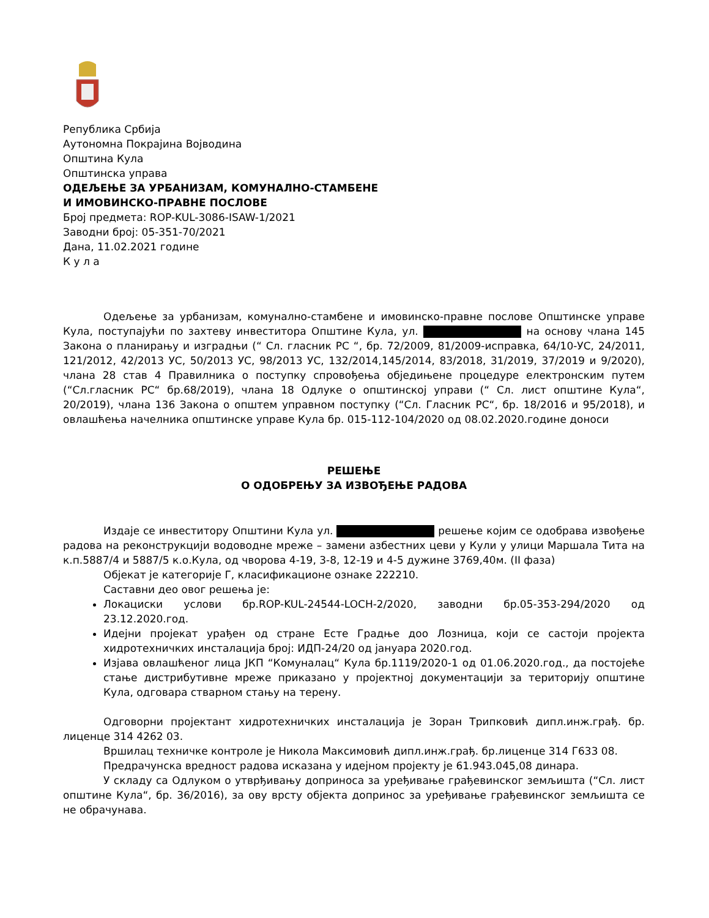Република Србија
Аутономна Покрајина Војводина
Општина Кула
Општинска управа
ОДЕЉЕЊЕ ЗА УРБАНИЗАМ, КОМУНАЛНО-СТАМБЕНЕ
И ИМОВИНСКО-ПРАВНЕ ПОСЛОВЕ
Број предмета: ROP-KUL-3086-ISAW-1/2021
Заводни број: 05-351-70/2021
Дана, 11.02.2021 године
К у л а
Одељење за урбанизам, комунално-стамбене и имовинско-правне послове Општинске управе Кула, поступајући по захтеву инвеститора Општине Кула, ул. на основу члана 145 Закона о планирању и изградњи (“ Сл. гласник РС “, бр. 72/2009, 81/2009-исправка, 64/10-УС, 24/2011, 121/2012, 42/2013 УС, 50/2013 УС, 98/2013 УС, 132/2014,145/2014, 83/2018, 31/2019, 37/2019 и 9/2020), члана 28 став 4 Правилника о поступку спровођења обједињене процедуре електронским путем (“Сл.гласник РС“ бр.68/2019), члана 18 Одлуке о општинској управи (“ Сл. лист општине Кула“, 20/2019), члана 136 Закона о општем управном поступку (“Сл. Гласник РС“, бр. 18/2016 и 95/2018), и овлашћења начелника општинске управе Кула бр. 015-112-104/2020 од 08.02.2020.године доноси
РЕШЕЊЕ
О ОДОБРЕЊУ ЗА ИЗВОЂЕЊЕ РАДОВА
Издаје се инвеститору Општини Кула ул. решење којим се одобрава извођење радова на реконструкцији водоводне мреже – замени азбестних цеви у Кули у улици Маршала Тита на к.п.5887/4 и 5887/5 к.о.Кула, од чворова 4-19, 3-8, 12-19 и 4-5 дужине 3769,40м. (II фаза)
Објекат је категорије Г, класификационе ознаке 222210.
Саставни део овог решења је:
Локациски услови бр.ROP-KUL-24544-LOCH-2/2020, заводни бр.05-353-294/2020 од 23.12.2020.год.
Идејни пројекат урађен од стране Есте Градње доо Лозница, који се састоји пројекта хидротехничких инсталација број: ИДП-24/20 од јануара 2020.год.
Изјава овлашћеног лица ЈКП “Комуналац“ Кула бр.1119/2020-1 од 01.06.2020.год., да постојеће стање дистрибутивне мреже приказано у пројектној документацији за територију општине Кула, одговара стварном стању на терену.
Одговорни пројектант хидротехничких инсталација је Зоран Трипковић дипл.инж.грађ. бр. лиценце 314 4262 03.
Вршилац техничке контроле је Никола Максимовић дипл.инж.грађ. бр.лиценце 314 Г633 08.
Предрачунска вредност радова исказана у идејном пројекту је 61.943.045,08 динара.
У складу са Одлуком о утврђивању доприноса за уређивање грађевинског земљишта (“Сл. лист општине Кула“, бр. 36/2016), за ову врсту објекта допринос за уређивање грађевинског земљишта се не обрачунава.